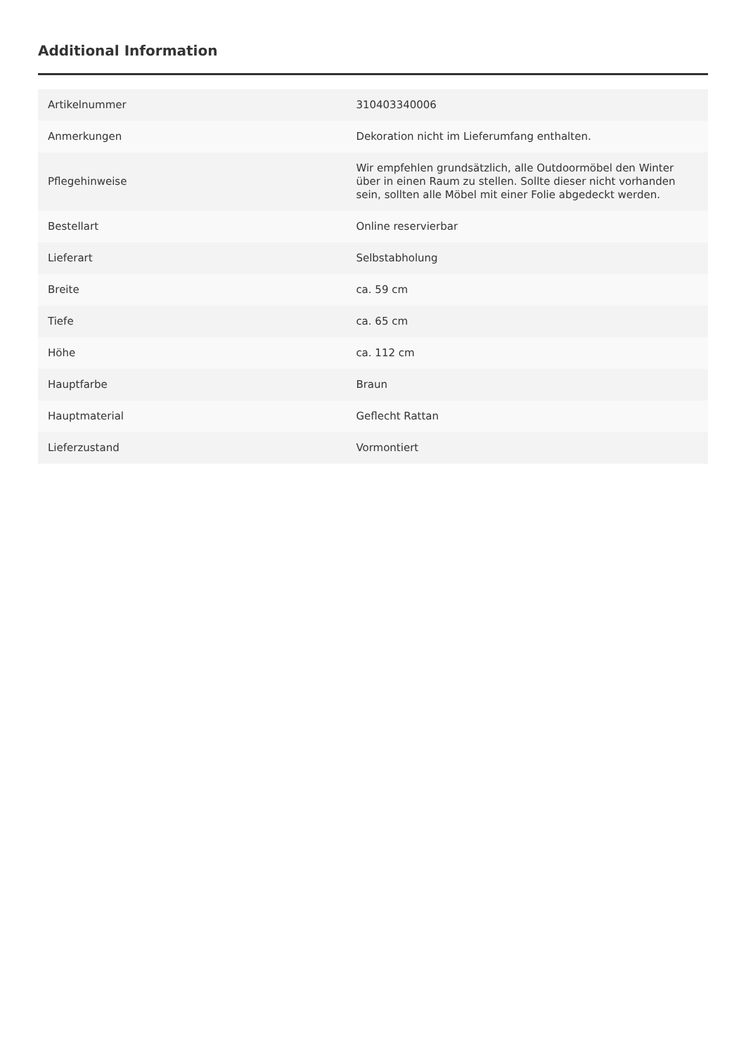Additional Information
| Artikelnummer | 310403340006 |
| Anmerkungen | Dekoration nicht im Lieferumfang enthalten. |
| Pflegehinweise | Wir empfehlen grundsätzlich, alle Outdoormöbel den Winter über in einen Raum zu stellen. Sollte dieser nicht vorhanden sein, sollten alle Möbel mit einer Folie abgedeckt werden. |
| Bestellart | Online reservierbar |
| Lieferart | Selbstabholung |
| Breite | ca. 59 cm |
| Tiefe | ca. 65 cm |
| Höhe | ca. 112 cm |
| Hauptfarbe | Braun |
| Hauptmaterial | Geflecht Rattan |
| Lieferzustand | Vormontiert |